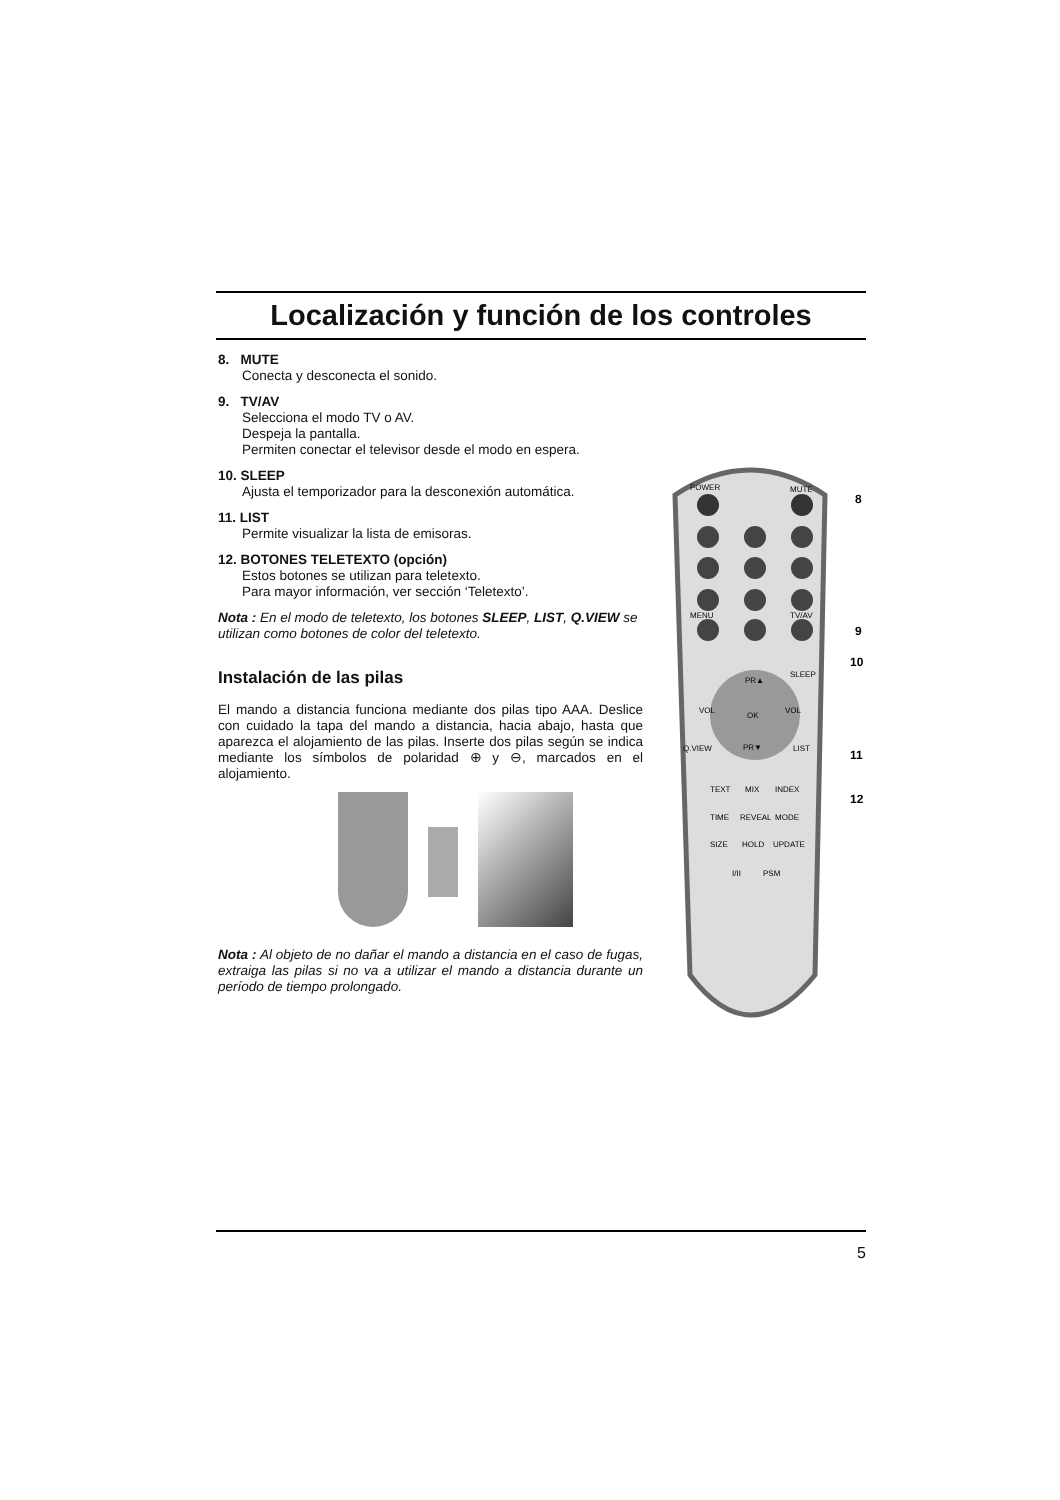Localización y función de los controles
8. MUTE
Conecta y desconecta el sonido.
9. TV/AV
Selecciona el modo TV o AV.
Despeja la pantalla.
Permiten conectar el televisor desde el modo en espera.
10. SLEEP
Ajusta el temporizador para la desconexión automática.
11. LIST
Permite visualizar la lista de emisoras.
12. BOTONES TELETEXTO (opción)
Estos botones se utilizan para teletexto.
Para mayor información, ver sección ‘Teletexto’.
Nota : En el modo de teletexto, los botones SLEEP, LIST, Q.VIEW se utilizan como botones de color del teletexto.
Instalación de las pilas
El mando a distancia funciona mediante dos pilas tipo AAA. Deslice con cuidado la tapa del mando a distancia, hacia abajo, hasta que aparezca el alojamiento de las pilas. Inserte dos pilas según se indica mediante los símbolos de polaridad ⊕ y ⊖, marcados en el alojamiento.
Nota : Al objeto de no dañar el mando a distancia en el caso de fugas, extraiga las pilas si no va a utilizar el mando a distancia durante un período de tiempo prolongado.
POWER
MUTE
MENU
TV/AV
OK
PR▲
PR▼
VOL
VOL
SLEEP
Q.VIEW
LIST
TEXT
MIX
INDEX
TIME
REVEAL
MODE
SIZE
HOLD
UPDATE
I/II
PSM
8
9
10
11
12
5